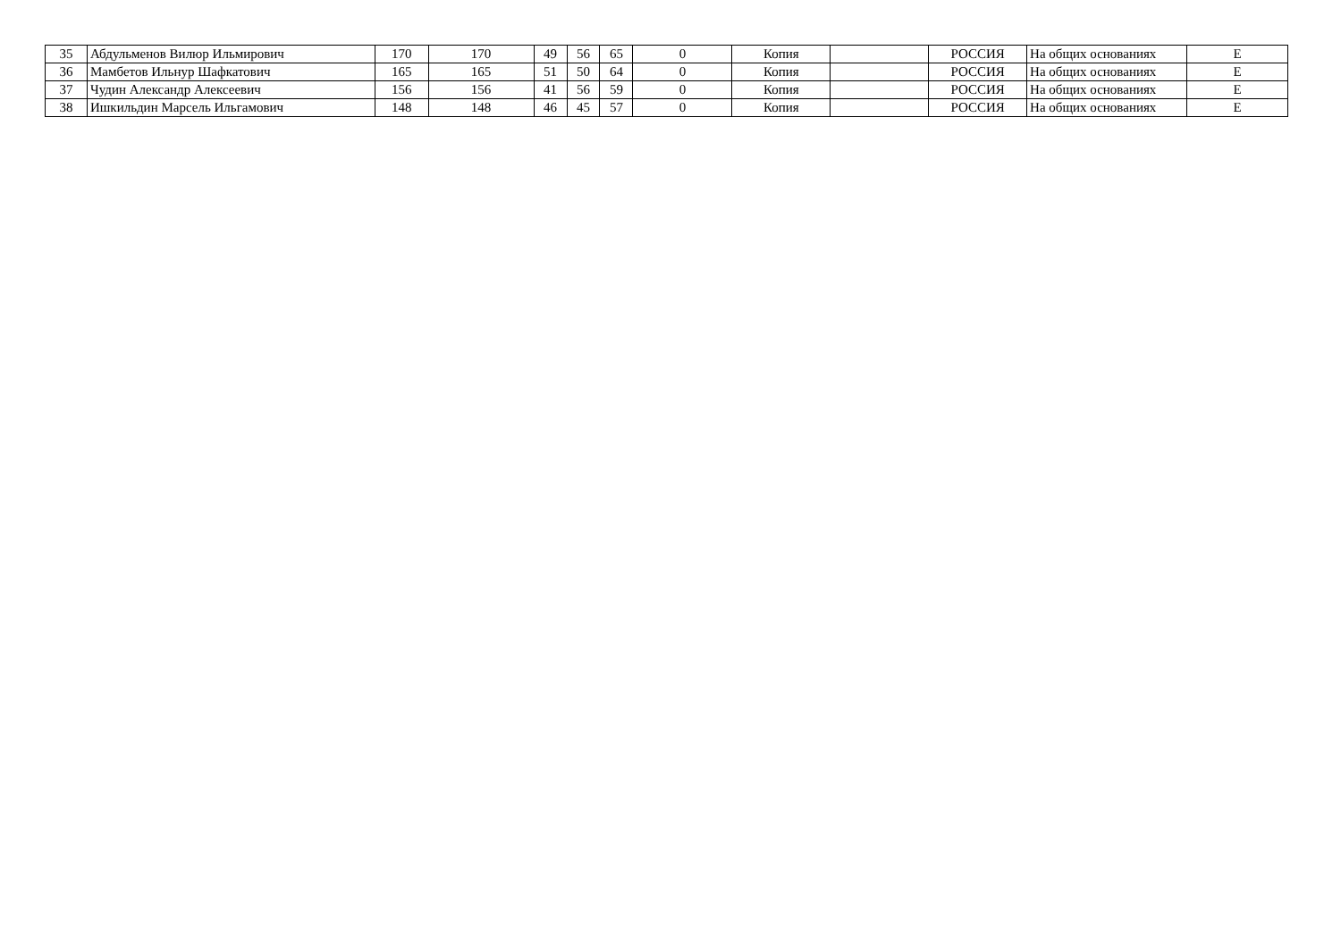| 35 | Абдульменов Вилюр Ильмирович | 170 | 170 | 49 | 56 | 65 | 0 | Копия | | РОССИЯ | На общих основаниях | Е |
| 36 | Мамбетов Ильнур Шафкатович | 165 | 165 | 51 | 50 | 64 | 0 | Копия | | РОССИЯ | На общих основаниях | Е |
| 37 | Чудин Александр Алексеевич | 156 | 156 | 41 | 56 | 59 | 0 | Копия | | РОССИЯ | На общих основаниях | Е |
| 38 | Ишкильдин Марсель Ильгамович | 148 | 148 | 46 | 45 | 57 | 0 | Копия | | РОССИЯ | На общих основаниях | Е |